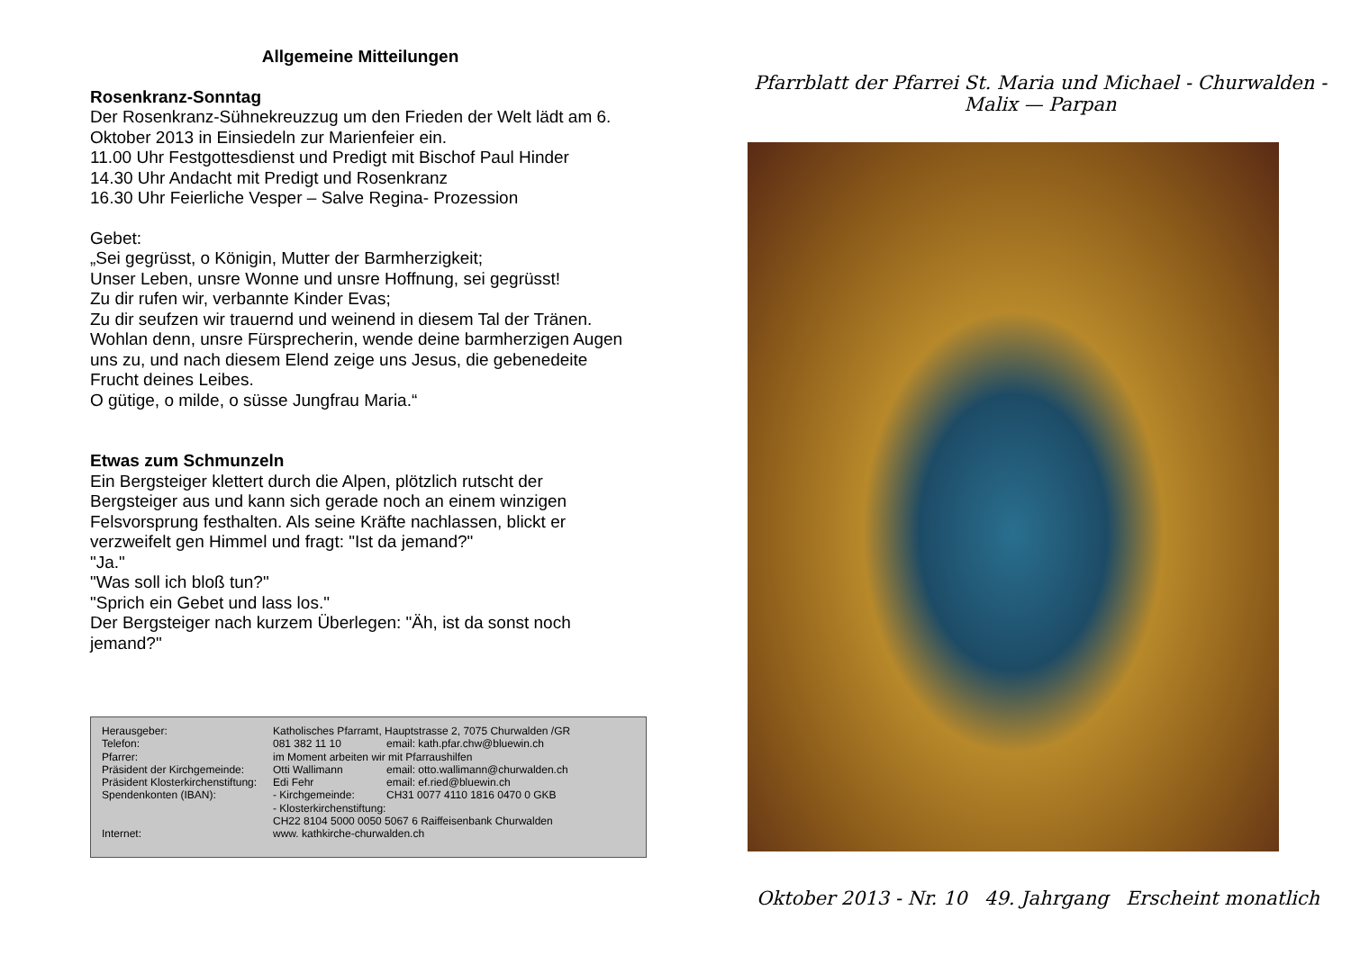Allgemeine Mitteilungen
Rosenkranz-Sonntag
Der Rosenkranz-Sühnekreuzzug um den Frieden der Welt lädt am 6. Oktober 2013 in Einsiedeln zur Marienfeier ein.
11.00 Uhr Festgottesdienst und Predigt mit Bischof Paul Hinder
14.30 Uhr Andacht mit Predigt und Rosenkranz
16.30 Uhr Feierliche Vesper – Salve Regina- Prozession
Gebet:
„Sei gegrüsst, o Königin, Mutter der Barmherzigkeit;
Unser Leben, unsre Wonne und unsre Hoffnung, sei gegrüsst!
Zu dir rufen wir, verbannte Kinder Evas;
Zu dir seufzen wir trauernd und weinend in diesem Tal der Tränen. Wohlan denn, unsre Fürsprecherin, wende deine barmherzigen Augen uns zu, und nach diesem Elend zeige uns Jesus, die gebenedeite Frucht deines Leibes.
O gütige, o milde, o süsse Jungfrau Maria.“
Etwas zum Schmunzeln
Ein Bergsteiger klettert durch die Alpen, plötzlich rutscht der Bergsteiger aus und kann sich gerade noch an einem winzigen Felsvorsprung festhalten. Als seine Kräfte nachlassen, blickt er verzweifelt gen Himmel und fragt: "Ist da jemand?"
"Ja."
"Was soll ich bloß tun?"
"Sprich ein Gebet und lass los."
Der Bergsteiger nach kurzem Überlegen: "Äh, ist da sonst noch jemand?"
| Herausgeber: | Katholisches Pfarramt, Hauptstrasse 2, 7075 Churwalden /GR | |
| Telefon: | 081 382 11 10 | email: kath.pfar.chw@bluewin.ch |
| Pfarrer: | im Moment arbeiten wir mit Pfarraushilfen | |
| Präsident der Kirchgemeinde: | Otti Wallimann | email: otto.wallimann@churwalden.ch |
| Präsident Klosterkirchenstiftung: | Edi Fehr | email: ef.ried@bluewin.ch |
| Spendenkonten (IBAN): | - Kirchgemeinde: | CH31 0077 4110 1816 0470 0 GKB |
| | - Klosterkirchenstiftung: | |
| | CH22 8104 5000 0050 5067 6 Raiffeisenbank Churwalden | |
| Internet: | www. kathkirche-churwalden.ch | |
Pfarrblatt der Pfarrei St. Maria und Michael - Churwalden - Malix — Parpan
Oktober 2013 - Nr. 10 49. Jahrgang Erscheint monatlich